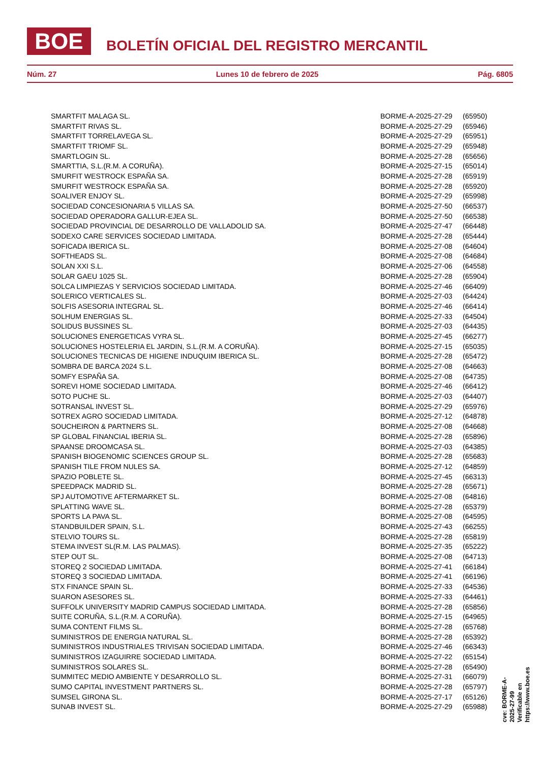BOE
BOLETÍN OFICIAL DEL REGISTRO MERCANTIL
Núm. 27 Lunes 10 de febrero de 2025 Pág. 6805
| SMARTFIT MALAGA SL. | BORME-A-2025-27-29 | (65950) |
| SMARTFIT RIVAS SL. | BORME-A-2025-27-29 | (65946) |
| SMARTFIT TORRELAVEGA SL. | BORME-A-2025-27-29 | (65951) |
| SMARTFIT TRIOMF SL. | BORME-A-2025-27-29 | (65948) |
| SMARTLOGIN SL. | BORME-A-2025-27-28 | (65656) |
| SMARTTIA, S.L.(R.M. A CORUÑA). | BORME-A-2025-27-15 | (65014) |
| SMURFIT WESTROCK ESPAÑA SA. | BORME-A-2025-27-28 | (65919) |
| SMURFIT WESTROCK ESPAÑA SA. | BORME-A-2025-27-28 | (65920) |
| SOALIVER ENJOY SL. | BORME-A-2025-27-29 | (65998) |
| SOCIEDAD CONCESIONARIA 5 VILLAS SA. | BORME-A-2025-27-50 | (66537) |
| SOCIEDAD OPERADORA GALLUR-EJEA SL. | BORME-A-2025-27-50 | (66538) |
| SOCIEDAD PROVINCIAL DE DESARROLLO DE VALLADOLID SA. | BORME-A-2025-27-47 | (66448) |
| SODEXO CARE SERVICES SOCIEDAD LIMITADA. | BORME-A-2025-27-28 | (65444) |
| SOFICADA IBERICA SL. | BORME-A-2025-27-08 | (64604) |
| SOFTHEADS SL. | BORME-A-2025-27-08 | (64684) |
| SOLAN XXI S.L. | BORME-A-2025-27-06 | (64558) |
| SOLAR GAEU 1025 SL. | BORME-A-2025-27-28 | (65904) |
| SOLCA LIMPIEZAS Y SERVICIOS SOCIEDAD LIMITADA. | BORME-A-2025-27-46 | (66409) |
| SOLERICO VERTICALES SL. | BORME-A-2025-27-03 | (64424) |
| SOLFIS ASESORIA INTEGRAL SL. | BORME-A-2025-27-46 | (66414) |
| SOLHUM ENERGIAS SL. | BORME-A-2025-27-33 | (64504) |
| SOLIDUS BUSSINES SL. | BORME-A-2025-27-03 | (64435) |
| SOLUCIONES ENERGETICAS VYRA SL. | BORME-A-2025-27-45 | (66277) |
| SOLUCIONES HOSTELERIA EL JARDIN, S.L.(R.M. A CORUÑA). | BORME-A-2025-27-15 | (65035) |
| SOLUCIONES TECNICAS DE HIGIENE INDUQUIM IBERICA SL. | BORME-A-2025-27-28 | (65472) |
| SOMBRA DE BARCA 2024 S.L. | BORME-A-2025-27-08 | (64663) |
| SOMFY ESPAÑA SA. | BORME-A-2025-27-08 | (64735) |
| SOREVI HOME SOCIEDAD LIMITADA. | BORME-A-2025-27-46 | (66412) |
| SOTO PUCHE SL. | BORME-A-2025-27-03 | (64407) |
| SOTRANSAL INVEST SL. | BORME-A-2025-27-29 | (65976) |
| SOTREX AGRO SOCIEDAD LIMITADA. | BORME-A-2025-27-12 | (64878) |
| SOUCHEIRON & PARTNERS SL. | BORME-A-2025-27-08 | (64668) |
| SP GLOBAL FINANCIAL IBERIA SL. | BORME-A-2025-27-28 | (65896) |
| SPAANSE DROOMCASA SL. | BORME-A-2025-27-03 | (64385) |
| SPANISH BIOGENOMIC SCIENCES GROUP SL. | BORME-A-2025-27-28 | (65683) |
| SPANISH TILE FROM NULES SA. | BORME-A-2025-27-12 | (64859) |
| SPAZIO POBLETE SL. | BORME-A-2025-27-45 | (66313) |
| SPEEDPACK MADRID SL. | BORME-A-2025-27-28 | (65671) |
| SPJ AUTOMOTIVE AFTERMARKET SL. | BORME-A-2025-27-08 | (64816) |
| SPLATTING WAVE SL. | BORME-A-2025-27-28 | (65379) |
| SPORTS LA PAVA SL. | BORME-A-2025-27-08 | (64595) |
| STANDBUILDER SPAIN, S.L. | BORME-A-2025-27-43 | (66255) |
| STELVIO TOURS SL. | BORME-A-2025-27-28 | (65819) |
| STEMA INVEST SL(R.M. LAS PALMAS). | BORME-A-2025-27-35 | (65222) |
| STEP OUT SL. | BORME-A-2025-27-08 | (64713) |
| STOREQ 2 SOCIEDAD LIMITADA. | BORME-A-2025-27-41 | (66184) |
| STOREQ 3 SOCIEDAD LIMITADA. | BORME-A-2025-27-41 | (66196) |
| STX FINANCE SPAIN SL. | BORME-A-2025-27-33 | (64536) |
| SUARON ASESORES SL. | BORME-A-2025-27-33 | (64461) |
| SUFFOLK UNIVERSITY MADRID CAMPUS SOCIEDAD LIMITADA. | BORME-A-2025-27-28 | (65856) |
| SUITE CORUÑA, S.L.(R.M. A CORUÑA). | BORME-A-2025-27-15 | (64965) |
| SUMA CONTENT FILMS SL. | BORME-A-2025-27-28 | (65768) |
| SUMINISTROS DE ENERGIA NATURAL SL. | BORME-A-2025-27-28 | (65392) |
| SUMINISTROS INDUSTRIALES TRIVISAN SOCIEDAD LIMITADA. | BORME-A-2025-27-46 | (66343) |
| SUMINISTROS IZAGUIRRE SOCIEDAD LIMITADA. | BORME-A-2025-27-22 | (65154) |
| SUMINISTROS SOLARES SL. | BORME-A-2025-27-28 | (65490) |
| SUMMITEC MEDIO AMBIENTE Y DESARROLLO SL. | BORME-A-2025-27-31 | (66079) |
| SUMO CAPITAL INVESTMENT PARTNERS SL. | BORME-A-2025-27-28 | (65797) |
| SUMSEL GIRONA SL. | BORME-A-2025-27-17 | (65126) |
| SUNAB INVEST SL. | BORME-A-2025-27-29 | (65988) |
cve: BORME-A-2025-27-99
Verificable en https://www.boe.es